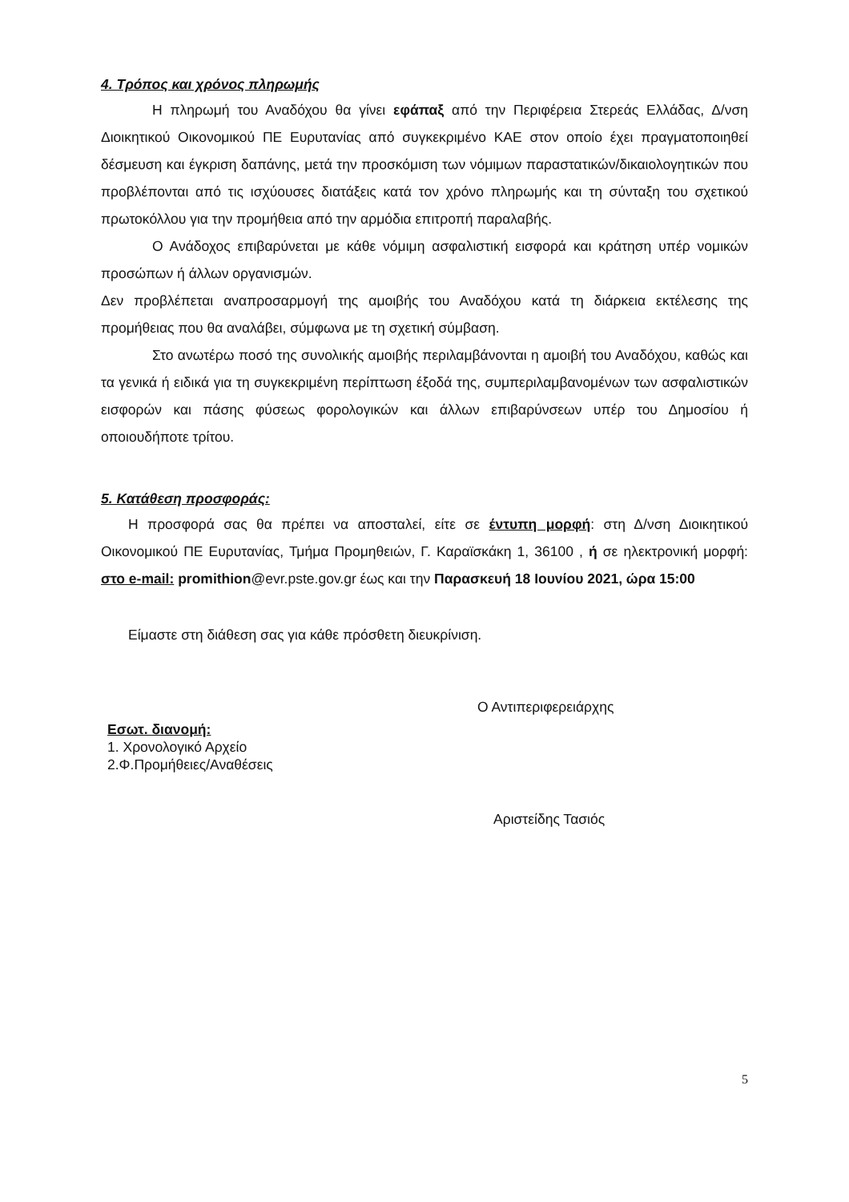4. Τρόπος και χρόνος πληρωμής
Η πληρωμή του Αναδόχου θα γίνει εφάπαξ από την Περιφέρεια Στερεάς Ελλάδας, Δ/νση Διοικητικού Οικονομικού ΠΕ Ευρυτανίας από συγκεκριμένο ΚΑΕ στον οποίο έχει πραγματοποιηθεί δέσμευση και έγκριση δαπάνης, μετά την προσκόμιση των νόμιμων παραστατικών/δικαιολογητικών που προβλέπονται από τις ισχύουσες διατάξεις κατά τον χρόνο πληρωμής και τη σύνταξη του σχετικού πρωτοκόλλου για την προμήθεια από την αρμόδια επιτροπή παραλαβής.
Ο Ανάδοχος επιβαρύνεται με κάθε νόμιμη ασφαλιστική εισφορά και κράτηση υπέρ νομικών προσώπων ή άλλων οργανισμών.
Δεν προβλέπεται αναπροσαρμογή της αμοιβής του Αναδόχου κατά τη διάρκεια εκτέλεσης της προμήθειας που θα αναλάβει, σύμφωνα με τη σχετική σύμβαση.
Στο ανωτέρω ποσό της συνολικής αμοιβής περιλαμβάνονται η αμοιβή του Αναδόχου, καθώς και τα γενικά ή ειδικά για τη συγκεκριμένη περίπτωση έξοδά της, συμπεριλαμβανομένων των ασφαλιστικών εισφορών και πάσης φύσεως φορολογικών και άλλων επιβαρύνσεων υπέρ του Δημοσίου ή οποιουδήποτε τρίτου.
5. Κατάθεση προσφοράς:
Η προσφορά σας θα πρέπει να αποσταλεί, είτε σε έντυπη μορφή: στη Δ/νση Διοικητικού Οικονομικού ΠΕ Ευρυτανίας, Τμήμα Προμηθειών, Γ. Καραϊσκάκη 1, 36100 , ή σε ηλεκτρονική μορφή: στο e-mail: promithion@evr.pste.gov.gr έως και την Παρασκευή 18 Ιουνίου 2021, ώρα 15:00
Είμαστε στη διάθεση σας για κάθε πρόσθετη διευκρίνιση.
Ο Αντιπεριφερειάρχης
Εσωτ. διανομή:
1. Χρονολογικό Αρχείο
2.Φ.Προμήθειες/Αναθέσεις
Αριστείδης Τασιός
5